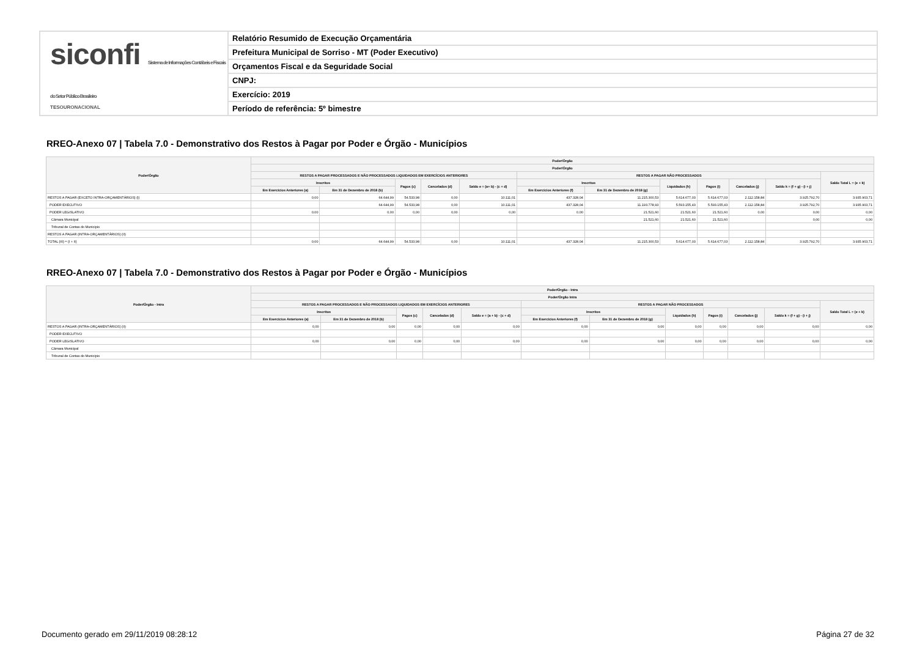siconfi Sistema de Informações Contábeis e Fiscais do Setor Público Brasileiro
TESOURONACIONAL
Relatório Resumido de Execução Orçamentária
Prefeitura Municipal de Sorriso - MT (Poder Executivo)
Orçamentos Fiscal e da Seguridade Social
CNPJ:
Exercício: 2019
Período de referência: 5º bimestre
RREO-Anexo 07 | Tabela 7.0 - Demonstrativo dos Restos à Pagar por Poder e Órgão - Municípios
| Poder/Órgão | Poder/Órgão | | | | | | | | | | | |
| --- | --- | --- | --- | --- | --- | --- | --- | --- | --- | --- | --- | --- |
| | Poder/Órgão | | | | | | | | | | | |
| | RESTOS A PAGAR PROCESSADOS E NÃO PROCESSADOS LIQUIDADOS EM EXERCÍCIOS ANTERIORES | | | | | RESTOS A PAGAR NÃO PROCESSADOS | | | | | | Saldo Total L = (e + k) |
| | Inscritos | | Pagos (c) | Cancelados (d) | Saldo e = (a+ b) - (c + d) | Inscritos | | Liquidados (h) | Pagos (i) | Cancelados (j) | Saldo k = (f + g) - (i + j) | |
| | Em Exercícios Anteriores (a) | Em 31 de Dezembro de 2018 (b) | | | | Em Exercícios Anteriores (f) | Em 31 de Dezembro de 2018 (g) | | | | | |
| RESTOS A PAGAR (EXCETO INTRA-ORÇAMENTÁRIOS) (I) | 0,00 | 64.644,99 | 54.533,98 | 0,00 | 10.111,01 | 437.328,04 | 11.215.300,53 | 5.614.677,03 | 5.614.677,03 | 2.112.158,84 | 3.925.792,70 | 3.935.903,71 |
| PODER EXECUTIVO | | 64.644,99 | 54.533,98 | 0,00 | 10.111,01 | 437.328,04 | 11.193.778,93 | 5.593.155,43 | 5.593.155,43 | 2.112.158,84 | 3.925.792,70 | 3.935.903,71 |
| PODER LEGISLATIVO | 0,00 | 0,00 | 0,00 | 0,00 | 0,00 | 0,00 | 21.521,60 | 21.521,60 | 21.521,60 | 0,00 | 0,00 | 0,00 |
| Câmara Municipal | | | | | | | 21.521,60 | 21.521,60 | 21.521,60 | | 0,00 | 0,00 |
| Tribunal de Contas do Município | | | | | | | | | | | | |
| RESTOS A PAGAR (INTRA-ORÇAMENTÁRIOS) (II) | | | | | | | | | | | | |
| TOTAL (III) = (I + II) | 0,00 | 64.644,99 | 54.533,98 | 0,00 | 10.111,01 | 437.328,04 | 11.215.300,53 | 5.614.677,03 | 5.614.677,03 | 2.112.158,84 | 3.925.792,70 | 3.935.903,71 |
RREO-Anexo 07 | Tabela 7.0 - Demonstrativo dos Restos à Pagar por Poder e Órgão - Municípios
| Poder/Órgão - Intra | Poder/Órgão - Intra | | | | | | | | | | | |
| --- | --- | --- | --- | --- | --- | --- | --- | --- | --- | --- | --- | --- |
| | Poder/Órgão Intra | | | | | | | | | | | |
| | RESTOS A PAGAR PROCESSADOS E NÃO PROCESSADOS LIQUIDADOS EM EXERCÍCIOS ANTERIORES | | | | | RESTOS A PAGAR NÃO PROCESSADOS | | | | | | Saldo Total L = (e + k) |
| | Inscritos | | Pagos (c) | Cancelados (d) | Saldo e = (a + b) - (c + d) | Inscritos | | Liquidados (h) | Pagos (i) | Cancelados (j) | Saldo k = (f + g) - (i + j) | |
| | Em Exercícios Anteriores (a) | Em 31 de Dezembro de 2018 (b) | | | | Em Exercícios Anteriores (f) | Em 31 de Dezembro de 2018 (g) | | | | | |
| RESTOS A PAGAR (INTRA-ORÇAMENTÁRIOS) (II) | 0,00 | 0,00 | 0,00 | 0,00 | 0,00 | 0,00 | 0,00 | 0,00 | 0,00 | 0,00 | 0,00 | 0,00 |
| PODER EXECUTIVO | | | | | | | | | | | | |
| PODER LEGISLATIVO | 0,00 | 0,00 | 0,00 | 0,00 | 0,00 | 0,00 | 0,00 | 0,00 | 0,00 | 0,00 | 0,00 | 0,00 |
| Câmara Municipal | | | | | | | | | | | | |
| Tribunal de Contas do Município | | | | | | | | | | | | |
Documento gerado em 29/11/2019 08:28:12
Página 27 de 32